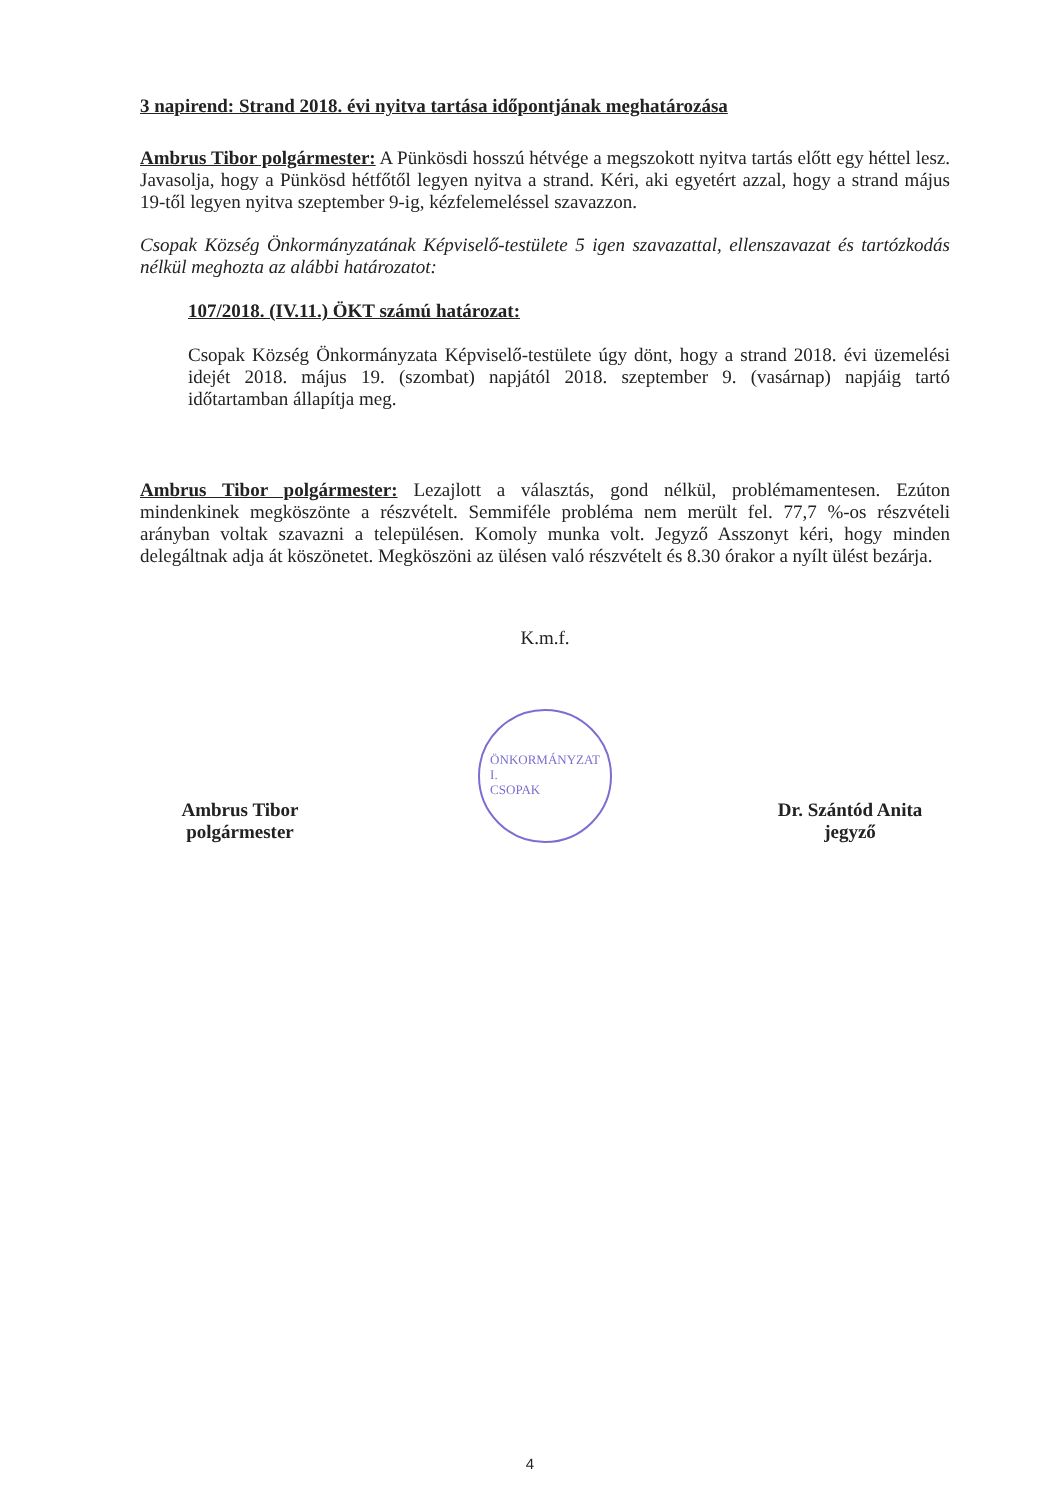3 napirend: Strand 2018. évi nyitva tartása időpontjának meghatározása
Ambrus Tibor polgármester: A Pünkösdi hosszú hétvége a megszokott nyitva tartás előtt egy héttel lesz. Javasolja, hogy a Pünkösd hétfőtől legyen nyitva a strand. Kéri, aki egyetért azzal, hogy a strand május 19-től legyen nyitva szeptember 9-ig, kézfelemeléssel szavazzon.
Csopak Község Önkormányzatának Képviselő-testülete 5 igen szavazattal, ellenszavazat és tartózkodás nélkül meghozta az alábbi határozatot:
107/2018. (IV.11.) ÖKT számú határozat:
Csopak Község Önkormányzata Képviselő-testülete úgy dönt, hogy a strand 2018. évi üzemelési idejét 2018. május 19. (szombat) napjától 2018. szeptember 9. (vasárnap) napjáig tartó időtartamban állapítja meg.
Ambrus Tibor polgármester: Lezajlott a választás, gond nélkül, problémamentesen. Ezúton mindenkinek megköszönte a részvételt. Semmiféle probléma nem merült fel. 77,7 %-os részvételi arányban voltak szavazni a településen. Komoly munka volt. Jegyző Asszonyt kéri, hogy minden delegáltnak adja át köszönetet. Megköszöni az ülésen való részvételt és 8.30 órakor a nyílt ülést bezárja.
K.m.f.
Ambrus Tibor
polgármester
ÖNKORMÁNYZAT
I.
CSOPAK
Dr. Szántód Anita
jegyző
4